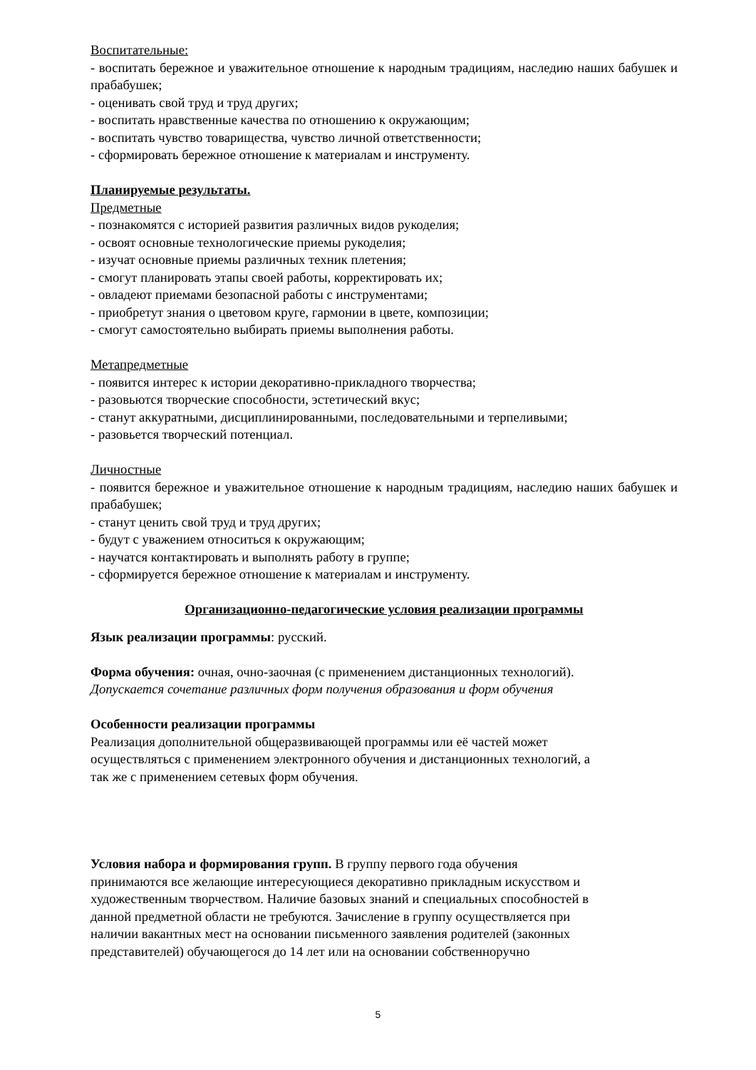Воспитательные:
- воспитать бережное и уважительное отношение к народным традициям, наследию наших бабушек и прабабушек;
- оценивать свой труд и труд других;
- воспитать нравственные качества по отношению к окружающим;
- воспитать чувство товарищества, чувство личной ответственности;
- сформировать бережное отношение к материалам и инструменту.
Планируемые результаты.
Предметные
- познакомятся с историей развития различных видов рукоделия;
- освоят основные технологические приемы рукоделия;
- изучат основные приемы различных техник плетения;
- смогут планировать этапы своей работы, корректировать их;
- овладеют приемами безопасной работы с инструментами;
- приобретут знания о цветовом круге, гармонии в цвете, композиции;
- смогут самостоятельно выбирать приемы выполнения работы.
Метапредметные
- появится интерес к истории декоративно-прикладного творчества;
- разовьются творческие способности, эстетический вкус;
- станут аккуратными, дисциплинированными, последовательными и терпеливыми;
- разовьется творческий потенциал.
Личностные
- появится бережное и уважительное отношение к народным традициям, наследию наших бабушек и прабабушек;
- станут ценить свой труд и труд других;
- будут с уважением относиться к окружающим;
- научатся контактировать и выполнять работу в группе;
- сформируется бережное отношение к материалам и инструменту.
Организационно-педагогические условия реализации программы
Язык реализации программы: русский.
Форма обучения: очная, очно-заочная (с применением дистанционных технологий).
Допускается сочетание различных форм получения образования и форм обучения
Особенности реализации программы
Реализация дополнительной общеразвивающей программы или её частей может
осуществляться с применением электронного обучения и дистанционных технологий, а
так же с применением сетевых форм обучения.
Условия набора и формирования групп. В группу первого года обучения
принимаются все желающие интересующиеся декоративно прикладным искусством и
художественным творчеством. Наличие базовых знаний и специальных способностей в
данной предметной области не требуются. Зачисление в группу осуществляется при
наличии вакантных мест на основании письменного заявления родителей (законных
представителей) обучающегося до 14 лет или на основании собственноручно
5